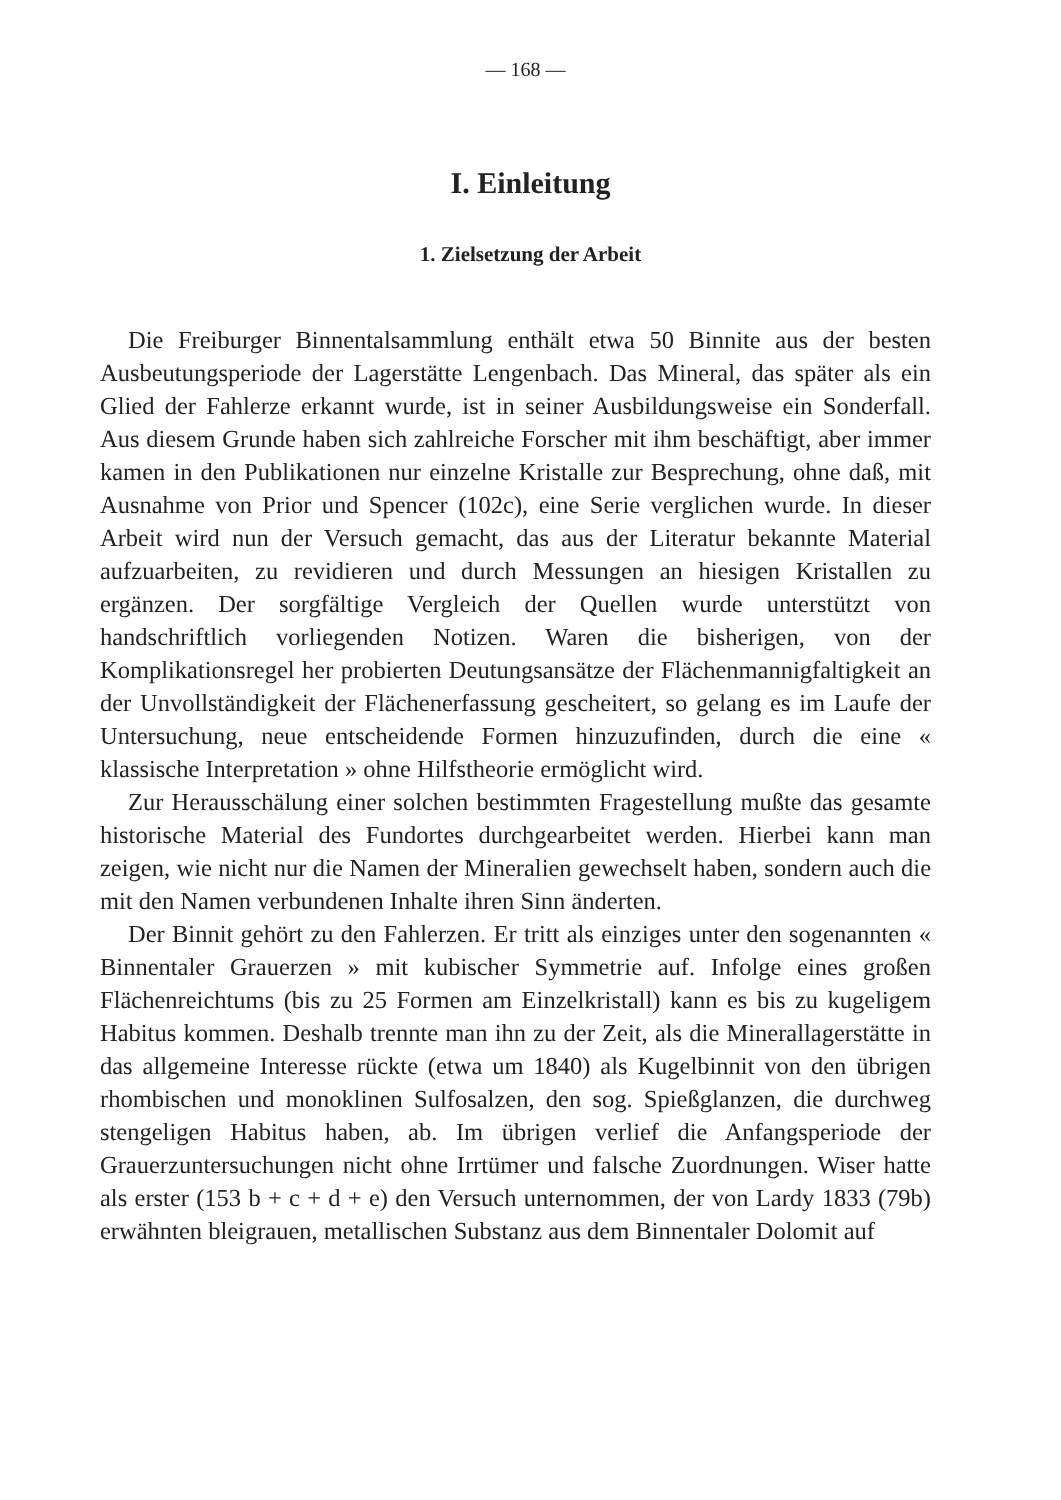— 168 —
I. Einleitung
1. Zielsetzung der Arbeit
Die Freiburger Binnentalsammlung enthält etwa 50 Binnite aus der besten Ausbeutungsperiode der Lagerstätte Lengenbach. Das Mineral, das später als ein Glied der Fahlerze erkannt wurde, ist in seiner Ausbildungsweise ein Sonderfall. Aus diesem Grunde haben sich zahlreiche Forscher mit ihm beschäftigt, aber immer kamen in den Publikationen nur einzelne Kristalle zur Besprechung, ohne daß, mit Ausnahme von Prior und Spencer (102c), eine Serie verglichen wurde. In dieser Arbeit wird nun der Versuch gemacht, das aus der Literatur bekannte Material aufzuarbeiten, zu revidieren und durch Messungen an hiesigen Kristallen zu ergänzen. Der sorgfältige Vergleich der Quellen wurde unterstützt von handschriftlich vorliegenden Notizen. Waren die bisherigen, von der Komplikationsregel her probierten Deutungsansätze der Flächenmannigfaltigkeit an der Unvollständigkeit der Flächenerfassung gescheitert, so gelang es im Laufe der Untersuchung, neue entscheidende Formen hinzuzufinden, durch die eine « klassische Interpretation » ohne Hilfstheorie ermöglicht wird.
Zur Herausschälung einer solchen bestimmten Fragestellung mußte das gesamte historische Material des Fundortes durchgearbeitet werden. Hierbei kann man zeigen, wie nicht nur die Namen der Mineralien gewechselt haben, sondern auch die mit den Namen verbundenen Inhalte ihren Sinn änderten.
Der Binnit gehört zu den Fahlerzen. Er tritt als einziges unter den sogenannten « Binnentaler Grauerzen » mit kubischer Symmetrie auf. Infolge eines großen Flächenreichtums (bis zu 25 Formen am Einzelkristall) kann es bis zu kugeligem Habitus kommen. Deshalb trennte man ihn zu der Zeit, als die Minerallagerstätte in das allgemeine Interesse rückte (etwa um 1840) als Kugelbinnit von den übrigen rhombischen und monoklinen Sulfosalzen, den sog. Spießglanzen, die durchweg stengeligen Habitus haben, ab. Im übrigen verlief die Anfangsperiode der Grauerzuntersuchungen nicht ohne Irrtümer und falsche Zuordnungen. Wiser hatte als erster (153 b + c + d + e) den Versuch unternommen, der von Lardy 1833 (79b) erwähnten bleigrauen, metallischen Substanz aus dem Binnentaler Dolomit auf